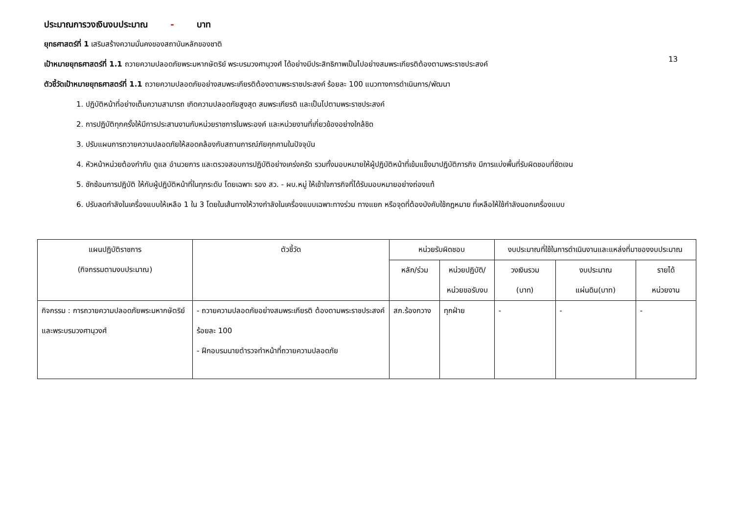ประมาณการวงเงินงบประมาณ - บาท
ยุทธศาสตร์ที่ 1 เสริมสร้างความมั่นคงของสถาบันหลักของชาติ
13
เป้าหมายยุทธศาสตร์ที่ 1.1 ถวายความปลอดภัยพระมหากษัตริย์ พระบรมวงศานุวงศ์ ได้อย่างมีประสิทธิภาพเป็นไปอย่างสมพระเกียรติต้องตามพระราชประสงค์
ตัวชี้วัดเป้าหมายยุทธศาสตร์ที่ 1.1 ถวายความปลอดภัยอย่างสมพระเกียรติต้องตามพระราชประสงค์ ร้อยละ 100 แนวทางการดำเนินการ/พัฒนา
1. ปฏิบัติหน้าที่อย่างเต็มความสามารถ เกิดความปลอดภัยสูงสุด สมพระเกียรติ และเป็นไปตามพระราชประสงค์
2. การปฏิบัติทุกครั้งให้มีการประสานงานกับหน่วยราชการในพระองค์ และหน่วยงานที่เกี่ยวข้องอย่างใกล้ชิด
3. ปรับแผนการถวายความปลอดภัยให้สอดคล้องกับสถานการณ์ภัยคุกคามในปัจจุบัน
4. หัวหน้าหน่วยต้องกำกับ ดูแล อำนวยการ และตรวจสอบการปฏิบัติอย่างเคร่งครัด รวมทั้งมอบหมายให้ผู้ปฏิบัติหน้าที่เข้มแข็งมาปฏิบัติภารกิจ มีการแบ่งพื้นที่รับผิดชอบที่ชัดเจน
5. ซักซ้อมการปฏิบัติ ให้กับผู้ปฏิบัติหน้าที่ในทุกระดับ โดยเฉพาะ รอง สว. - ผบ.หมู่ ให้เข้าใจภารกิจที่ได้รับมอบหมายอย่างถ่องแท้
6. ปรับลดกำลังในเครื่องแบบให้เหลือ 1 ใน 3 โดยในเส้นทางให้วางกำลังในเครื่องแบบเฉพาะทางร่วม ทางแยก หรือจุดที่ต้องบังคับใช้กฎหมาย ที่เหลือให้ใช้กำลังนอกเครื่องแบบ
| แผนปฏิบัติราชการ (กิจกรรมตามงบประมาณ) | ตัวชี้วัด | หน่วยรับผิดชอบ | | งบประมาณที่ใช้ในการดำเนินงานและแหล่งที่มาของงบประมาณ | | |
| --- | --- | --- | --- | --- | --- | --- |
| | | หลัก/ร่วม | หน่วยปฏิบัติ/ หน่วยขอรับงบ | วงเงินรวม (บาท) | งบประมาณ แผ่นดิน(บาท) | รายได้ หน่วยงาน |
| กิจกรรม : การถวายความปลอดภัยพระมหากษัตริย์และพระบรมวงศานุวงศ์ | - ถวายความปลอดภัยอย่างสมพระเกียรติ ต้องตามพระราชประสงค์ ร้อยละ 100 - ฝึกอบรมนายตำรวจทำหน้าที่ถวายความปลอดภัย | สภ.ร้องกวาง | ทุกฝ่าย | - | - | - |